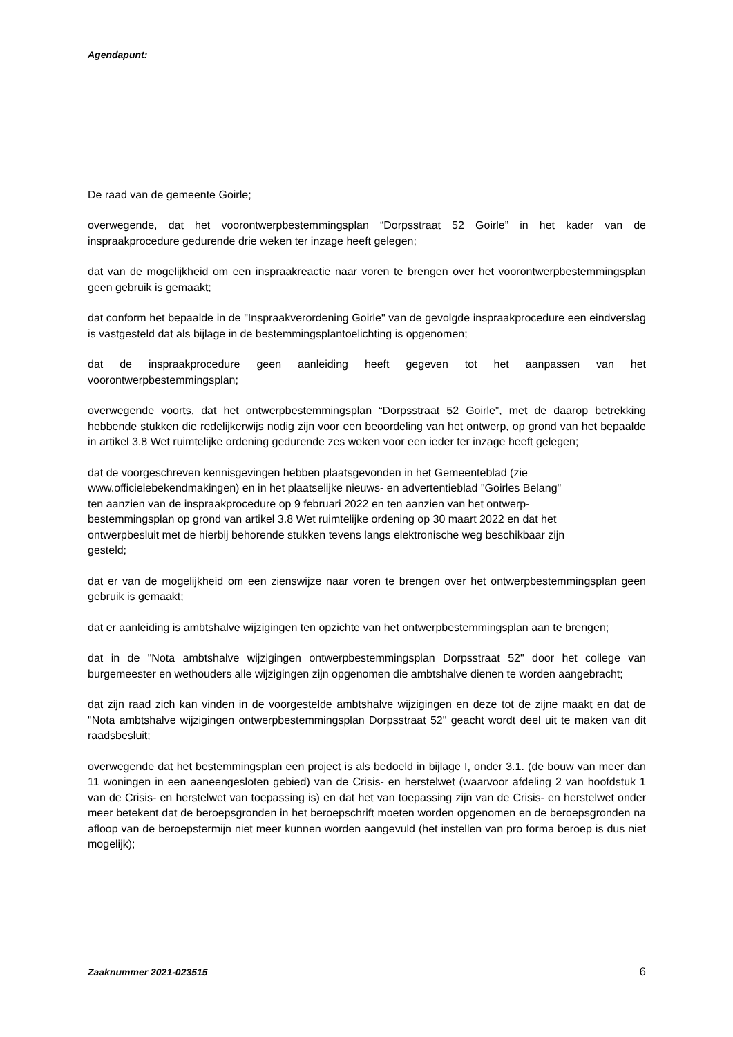Agendapunt:
De raad van de gemeente Goirle;
overwegende, dat het voorontwerpbestemmingsplan “Dorpsstraat 52 Goirle” in het kader van de inspraakprocedure gedurende drie weken ter inzage heeft gelegen;
dat van de mogelijkheid om een inspraakreactie naar voren te brengen over het voorontwerpbestemmingsplan geen gebruik is gemaakt;
dat conform het bepaalde in de "Inspraakverordening Goirle" van de gevolgde inspraakprocedure een eindverslag is vastgesteld dat als bijlage in de bestemmingsplantoelichting is opgenomen;
dat de inspraakprocedure geen aanleiding heeft gegeven tot het aanpassen van het voorontwerpbestemmingsplan;
overwegende voorts, dat het ontwerpbestemmingsplan “Dorpsstraat 52 Goirle”, met de daarop betrekking hebbende stukken die redelijkerwijs nodig zijn voor een beoordeling van het ontwerp, op grond van het bepaalde in artikel 3.8 Wet ruimtelijke ordening gedurende zes weken voor een ieder ter inzage heeft gelegen;
dat de voorgeschreven kennisgevingen hebben plaatsgevonden in het Gemeenteblad (zie
www.officielebekendmakingen) en in het plaatselijke nieuws- en advertentieblad "Goirles Belang"
ten aanzien van de inspraakprocedure op 9 februari 2022 en ten aanzien van het ontwerp-
bestemmingsplan op grond van artikel 3.8 Wet ruimtelijke ordening op 30 maart 2022 en dat het
ontwerpbesluit met de hierbij behorende stukken tevens langs elektronische weg beschikbaar zijn
gesteld;
dat er van de mogelijkheid om een zienswijze naar voren te brengen over het ontwerpbestemmingsplan geen gebruik is gemaakt;
dat er aanleiding is ambtshalve wijzigingen ten opzichte van het ontwerpbestemmingsplan aan te brengen;
dat in de "Nota ambtshalve wijzigingen ontwerpbestemmingsplan Dorpsstraat 52" door het college van burgemeester en wethouders alle wijzigingen zijn opgenomen die ambtshalve dienen te worden aangebracht;
dat zijn raad zich kan vinden in de voorgestelde ambtshalve wijzigingen en deze tot de zijne maakt en dat de "Nota ambtshalve wijzigingen ontwerpbestemmingsplan Dorpsstraat 52" geacht wordt deel uit te maken van dit raadsbesluit;
overwegende dat het bestemmingsplan een project is als bedoeld in bijlage I, onder 3.1. (de bouw van meer dan 11 woningen in een aaneengesloten gebied) van de Crisis- en herstelwet (waarvoor afdeling 2 van hoofdstuk 1 van de Crisis- en herstelwet van toepassing is) en dat het van toepassing zijn van de Crisis- en herstelwet onder meer betekent dat de beroepsgronden in het beroepschrift moeten worden opgenomen en de beroepsgronden na afloop van de beroepstermijn niet meer kunnen worden aangevuld (het instellen van pro forma beroep is dus niet mogelijk);
Zaaknummer 2021-023515 6